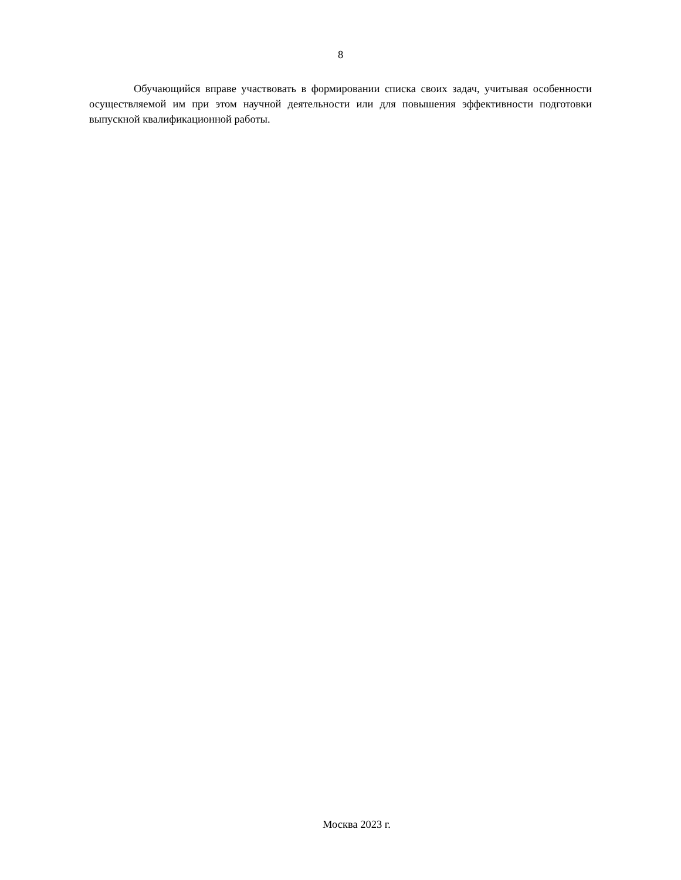8
Обучающийся вправе участвовать в формировании списка своих задач, учитывая особенности осуществляемой им при этом научной деятельности или для повышения эффективности подготовки выпускной квалификационной работы.
Москва 2023 г.